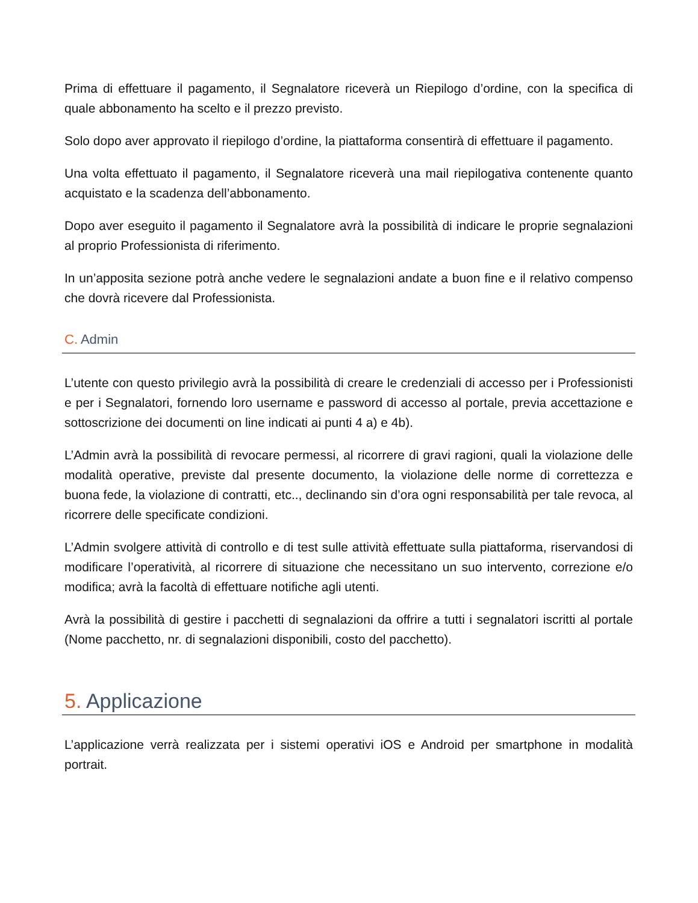Prima di effettuare il pagamento, il Segnalatore riceverà un Riepilogo d’ordine, con la specifica di quale abbonamento ha scelto e il prezzo previsto.
Solo dopo aver approvato il riepilogo d’ordine, la piattaforma consentirà di effettuare il pagamento.
Una volta effettuato il pagamento, il Segnalatore riceverà una mail riepilogativa contenente quanto acquistato e la scadenza dell’abbonamento.
Dopo aver eseguito il pagamento il Segnalatore avrà la possibilità di indicare le proprie segnalazioni al proprio Professionista di riferimento.
In un’apposita sezione potrà anche vedere le segnalazioni andate a buon fine e il relativo compenso che dovrà ricevere dal Professionista.
C. Admin
L’utente con questo privilegio avrà la possibilità di creare le credenziali di accesso per i Professionisti e per i Segnalatori, fornendo loro username e password di accesso al portale, previa accettazione e sottoscrizione dei documenti on line indicati ai punti 4 a) e 4b).
L’Admin avrà la possibilità di revocare permessi, al ricorrere di gravi ragioni, quali la violazione delle modalità operative, previste dal presente documento, la violazione delle norme di correttezza e buona fede, la violazione di contratti, etc.., declinando sin d’ora ogni responsabilità per tale revoca, al ricorrere delle specificate condizioni.
L’Admin svolgere attività di controllo e di test sulle attività effettuate sulla piattaforma, riservandosi di modificare l’operatività, al ricorrere di situazione che necessitano un suo intervento, correzione e/o modifica; avrà la facoltà di effettuare notifiche agli utenti.
Avrà la possibilità di gestire i pacchetti di segnalazioni da offrire a tutti i segnalatori iscritti al portale (Nome pacchetto, nr. di segnalazioni disponibili, costo del pacchetto).
5. Applicazione
L’applicazione verrà realizzata per i sistemi operativi iOS e Android per smartphone in modalità portrait.